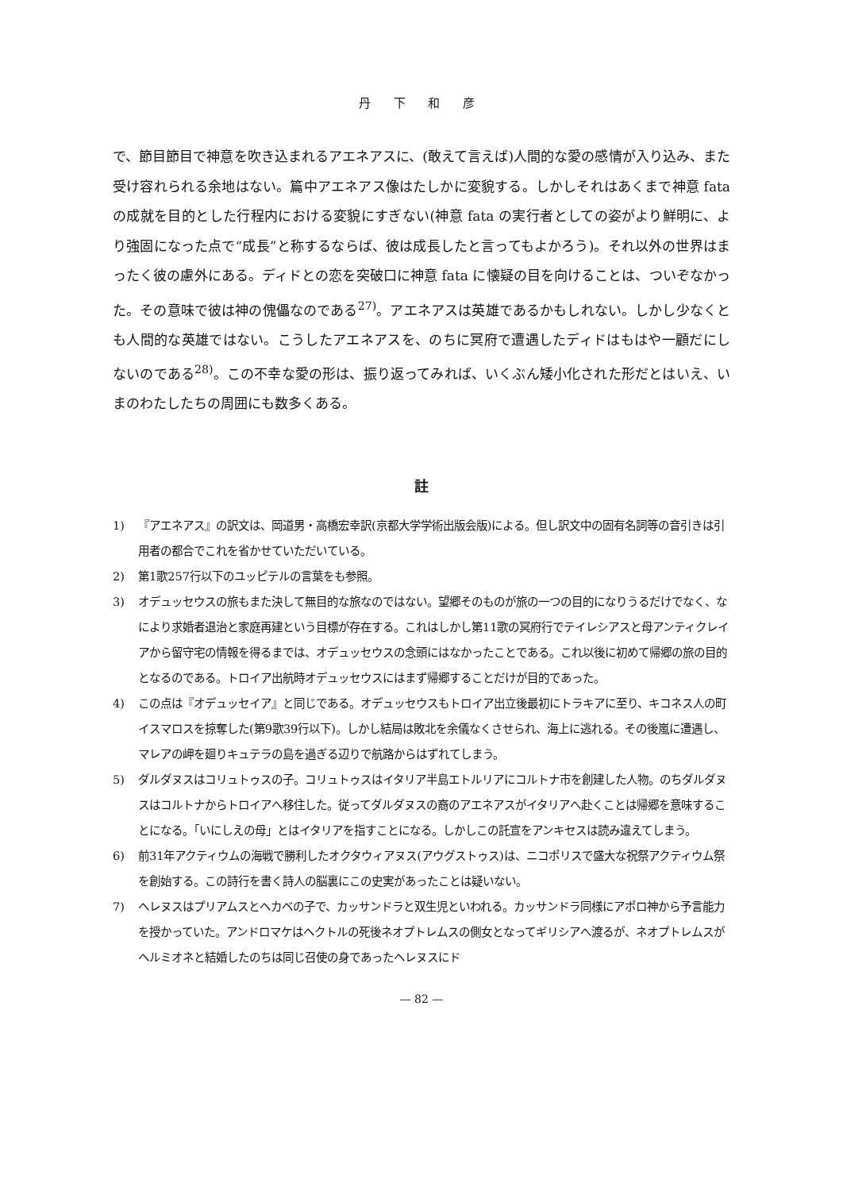丹 下 和 彦
で、節目節目で神意を吹き込まれるアエネアスに、(敢えて言えば)人間的な愛の感情が入り込み、また受け容れられる余地はない。篇中アエネアス像はたしかに変貌する。しかしそれはあくまで神意 fata の成就を目的とした行程内における変貌にすぎない(神意 fata の実行者としての姿がより鮮明に、より強固になった点で“成長”と称するならば、彼は成長したと言ってもよかろう)。それ以外の世界はまったく彼の慮外にある。ディドとの恋を突破口に神意 fata に懐疑の目を向けることは、ついぞなかった。その意味で彼は神の傀儡なのである<sup>27)</sup>。アエネアスは英雄であるかもしれない。しかし少なくとも人間的な英雄ではない。こうしたアエネアスを、のちに冥府で遭遇したディドはもはや一顧だにしないのである<sup>28)</sup>。この不幸な愛の形は、振り返ってみれば、いくぶん矮小化された形だとはいえ、いまのわたしたちの周囲にも数多くある。
註
1) 『アエネアス』の訳文は、岡道男・高橋宏幸訳(京都大学学術出版会版)による。但し訳文中の固有名詞等の音引きは引用者の都合でこれを省かせていただいている。
2) 第1歌257行以下のユッピテルの言葉をも参照。
3) オデュッセウスの旅もまた決して無目的な旅なのではない。望郷そのものが旅の一つの目的になりうるだけでなく、なにより求婚者退治と家庭再建という目標が存在する。これはしかし第11歌の冥府行でテイレシアスと母アンティクレイアから留守宅の情報を得るまでは、オデュッセウスの念頭にはなかったことである。これ以後に初めて帰郷の旅の目的となるのである。トロイア出航時オデュッセウスにはまず帰郷することだけが目的であった。
4) この点は『オデュッセイア』と同じである。オデュッセウスもトロイア出立後最初にトラキアに至り、キコネス人の町イスマロスを掠奪した(第9歌39行以下)。しかし結局は敗北を余儀なくさせられ、海上に逃れる。その後嵐に遭遇し、マレアの岬を廻りキュテラの島を過ぎる辺りで航路からはずれてしまう。
5) ダルダヌスはコリュトゥスの子。コリュトゥスはイタリア半島エトルリアにコルトナ市を創建した人物。のちダルダヌスはコルトナからトロイアへ移住した。従ってダルダヌスの裔のアエネアスがイタリアへ赴くことは帰郷を意味することになる。「いにしえの母」とはイタリアを指すことになる。しかしこの託宣をアンキセスは読み違えてしまう。
6) 前31年アクティウムの海戦で勝利したオクタウィアヌス(アウグストゥス)は、ニコポリスで盛大な祝祭アクティウム祭を創始する。この詩行を書く詩人の脳裏にこの史実があったことは疑いない。
7) ヘレヌスはプリアムスとヘカベの子で、カッサンドラと双生児といわれる。カッサンドラ同様にアポロ神から予言能力を授かっていた。アンドロマケはヘクトルの死後ネオプトレムスの側女となってギリシアへ渡るが、ネオプトレムスがヘルミオネと結婚したのちは同じ召使の身であったヘレヌスにド
— 82 —